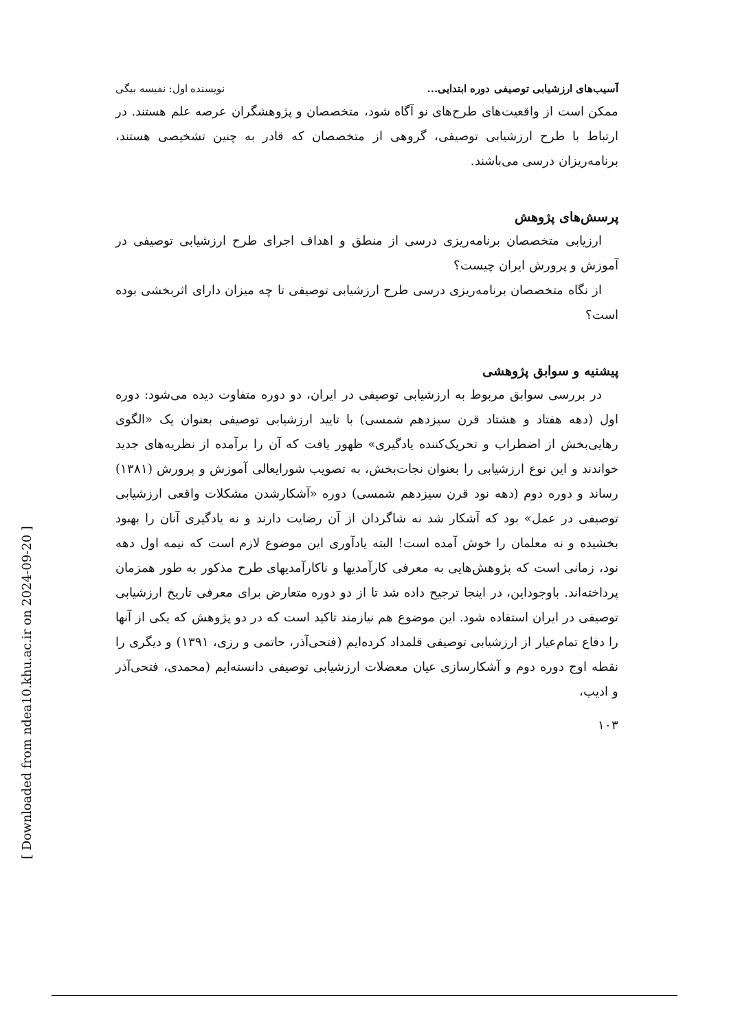آسیب‌های ارزشیابی توصیفی دوره ابتدایی... نویسنده اول: نفیسه بیگی
ممکن است از واقعیت‌های طرح‌های نو آگاه شود، متخصصان و پژوهشگران عرصه علم هستند. در ارتباط با طرح ارزشیابی توصیفی، گروهی از متخصصان که قادر به چنین تشخیصی هستند، برنامه‌ریزان درسی می‌باشند.
پرسش‌های پژوهش
ارزیابی متخصصان برنامه‌ریزی درسی از منطق و اهداف اجرای طرح ارزشیابی توصیفی در آموزش و پرورش ایران چیست؟
از نگاه متخصصان برنامه‌ریزی درسی طرح ارزشیابی توصیفی تا چه میزان دارای اثربخشی بوده است؟
پیشنیه و سوابق پژوهشی
در بررسی سوابق مربوط به ارزشیابی توصیفی در ایران، دو دوره متفاوت دیده می‌شود: دوره اول (دهه هفتاد و هشتاد قرن سیزدهم شمسی) با تایید ارزشیابی توصیفی بعنوان یک «الگوی رهایی‌بخش از اضطراب و تحریک‌کننده یادگیری» ظهور یافت که آن را برآمده از نظریه‌های جدید خواندند و این نوع ارزشیابی را بعنوان نجات‌بخش، به تصویب شورایعالی آموزش و پرورش (۱۳۸۱) رساند و دوره دوم (دهه نود قرن سیزدهم شمسی) دوره «آشکارشدن مشکلات واقعی ارزشیابی توصیفی در عمل» بود که آشکار شد نه شاگردان از آن رضایت دارند و نه یادگیری آنان را بهبود بخشیده و نه معلمان را خوش آمده است! البته یادآوری این موضوع لازم است که نیمه اول دهه نود، زمانی است که پژوهش‌هایی به معرفی کارآمدیها و ناکارآمدیهای طرح مذکور به طور همزمان پرداخته‌اند. باوجوداین، در اینجا ترجیح داده شد تا از دو دوره متعارض برای معرفی تاریخ ارزشیابی توصیفی در ایران استفاده شود. این موضوع هم نیازمند تاکید است که در دو پژوهش که یکی از آنها را دفاع تمام‌عیار از ارزشیابی توصیفی قلمداد کرده‌ایم (فتحی‌آذر، حاتمی و رزی، ۱۳۹۱) و دیگری را نقطه اوج دوره دوم و آشکارسازی عیان معضلات ارزشیابی توصیفی دانسته‌ایم (محمدی، فتحی‌آذر و ادیب،
۱۰۳
[ Downloaded from ndea10.khu.ac.ir on 2024-09-20 ]